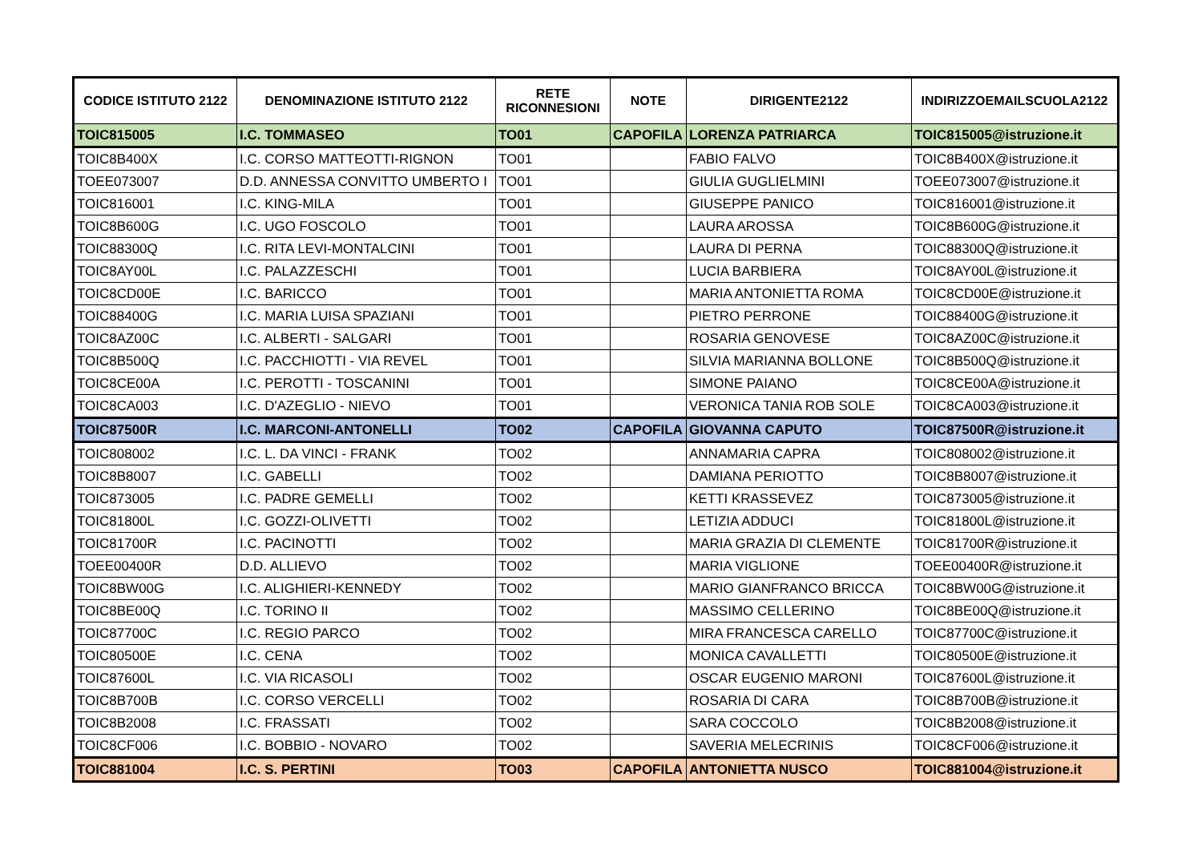| CODICE ISTITUTO 2122 | DENOMINAZIONE ISTITUTO 2122 | RETE RICONNESIONI | NOTE | DIRIGENTE2122 | INDIRIZZOEMAILSCUOLA2122 |
| --- | --- | --- | --- | --- | --- |
| TOIC815005 | I.C. TOMMASEO | TO01 | CAPOFILA | LORENZA PATRIARCA | TOIC815005@istruzione.it |
| TOIC8B400X | I.C. CORSO MATTEOTTI-RIGNON | TO01 | | FABIO FALVO | TOIC8B400X@istruzione.it |
| TOEE073007 | D.D. ANNESSA CONVITTO UMBERTO I | TO01 | | GIULIA GUGLIELMINI | TOEE073007@istruzione.it |
| TOIC816001 | I.C. KING-MILA | TO01 | | GIUSEPPE PANICO | TOIC816001@istruzione.it |
| TOIC8B600G | I.C. UGO FOSCOLO | TO01 | | LAURA AROSSA | TOIC8B600G@istruzione.it |
| TOIC88300Q | I.C. RITA LEVI-MONTALCINI | TO01 | | LAURA DI PERNA | TOIC88300Q@istruzione.it |
| TOIC8AY00L | I.C. PALAZZESCHI | TO01 | | LUCIA BARBIERA | TOIC8AY00L@istruzione.it |
| TOIC8CD00E | I.C. BARICCO | TO01 | | MARIA ANTONIETTA ROMA | TOIC8CD00E@istruzione.it |
| TOIC88400G | I.C. MARIA LUISA SPAZIANI | TO01 | | PIETRO PERRONE | TOIC88400G@istruzione.it |
| TOIC8AZ00C | I.C. ALBERTI - SALGARI | TO01 | | ROSARIA GENOVESE | TOIC8AZ00C@istruzione.it |
| TOIC8B500Q | I.C. PACCHIOTTI - VIA REVEL | TO01 | | SILVIA MARIANNA BOLLONE | TOIC8B500Q@istruzione.it |
| TOIC8CE00A | I.C. PEROTTI - TOSCANINI | TO01 | | SIMONE PAIANO | TOIC8CE00A@istruzione.it |
| TOIC8CA003 | I.C. D'AZEGLIO - NIEVO | TO01 | | VERONICA TANIA ROB SOLE | TOIC8CA003@istruzione.it |
| TOIC87500R | I.C. MARCONI-ANTONELLI | TO02 | CAPOFILA | GIOVANNA CAPUTO | TOIC87500R@istruzione.it |
| TOIC808002 | I.C. L. DA VINCI - FRANK | TO02 | | ANNAMARIA CAPRA | TOIC808002@istruzione.it |
| TOIC8B8007 | I.C. GABELLI | TO02 | | DAMIANA PERIOTTO | TOIC8B8007@istruzione.it |
| TOIC873005 | I.C. PADRE GEMELLI | TO02 | | KETTI KRASSEVEZ | TOIC873005@istruzione.it |
| TOIC81800L | I.C. GOZZI-OLIVETTI | TO02 | | LETIZIA ADDUCI | TOIC81800L@istruzione.it |
| TOIC81700R | I.C. PACINOTTI | TO02 | | MARIA GRAZIA DI CLEMENTE | TOIC81700R@istruzione.it |
| TOEE00400R | D.D. ALLIEVO | TO02 | | MARIA VIGLIONE | TOEE00400R@istruzione.it |
| TOIC8BW00G | I.C. ALIGHIERI-KENNEDY | TO02 | | MARIO GIANFRANCO BRICCA | TOIC8BW00G@istruzione.it |
| TOIC8BE00Q | I.C. TORINO II | TO02 | | MASSIMO CELLERINO | TOIC8BE00Q@istruzione.it |
| TOIC87700C | I.C. REGIO PARCO | TO02 | | MIRA FRANCESCA CARELLO | TOIC87700C@istruzione.it |
| TOIC80500E | I.C. CENA | TO02 | | MONICA CAVALLETTI | TOIC80500E@istruzione.it |
| TOIC87600L | I.C. VIA RICASOLI | TO02 | | OSCAR EUGENIO MARONI | TOIC87600L@istruzione.it |
| TOIC8B700B | I.C. CORSO VERCELLI | TO02 | | ROSARIA DI CARA | TOIC8B700B@istruzione.it |
| TOIC8B2008 | I.C. FRASSATI | TO02 | | SARA COCCOLO | TOIC8B2008@istruzione.it |
| TOIC8CF006 | I.C. BOBBIO - NOVARO | TO02 | | SAVERIA MELECRINIS | TOIC8CF006@istruzione.it |
| TOIC881004 | I.C. S. PERTINI | TO03 | CAPOFILA | ANTONIETTA NUSCO | TOIC881004@istruzione.it |